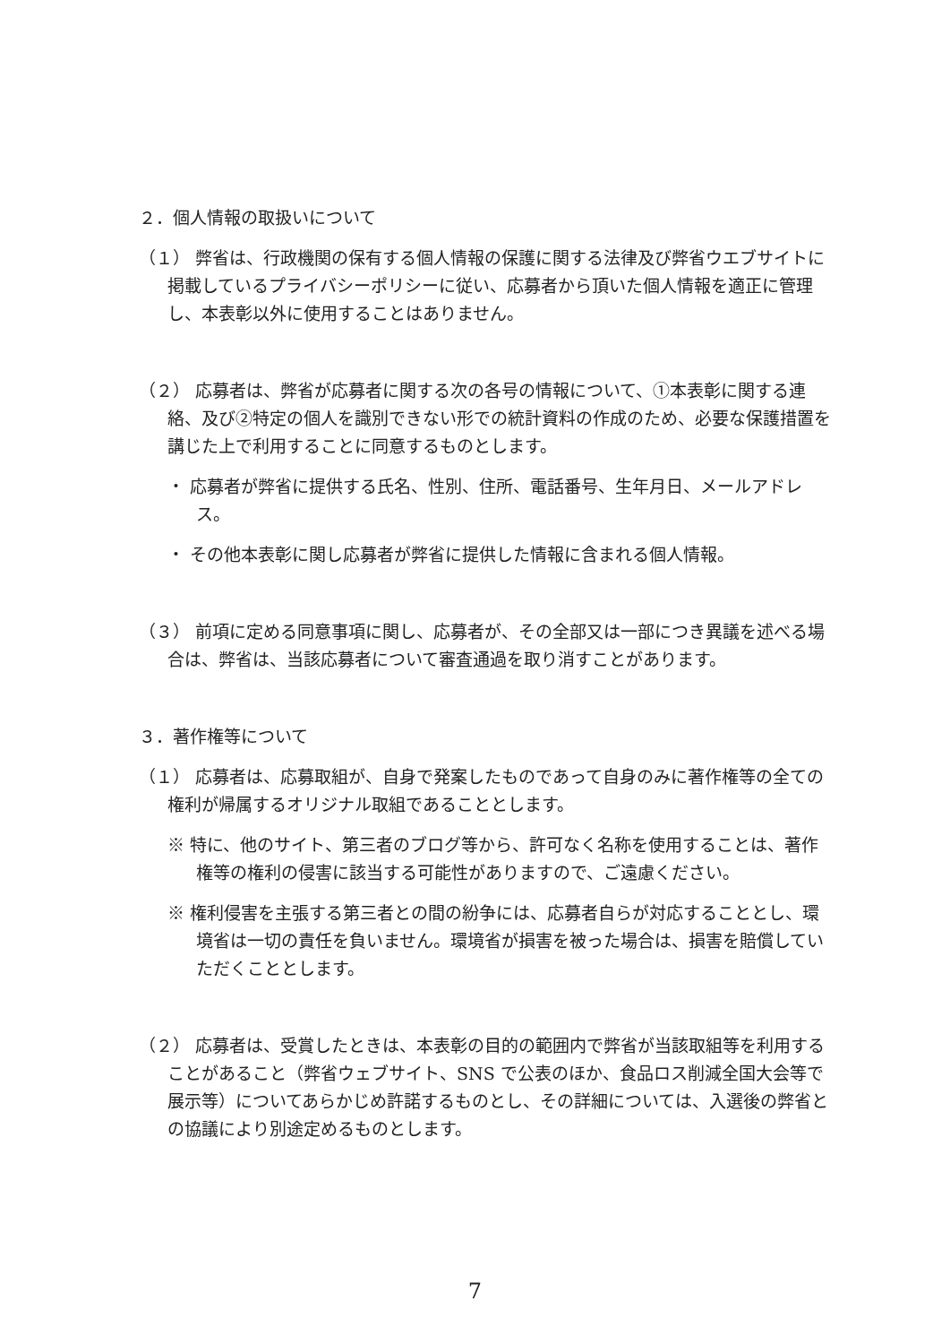２．個人情報の取扱いについて
（１） 弊省は、行政機関の保有する個人情報の保護に関する法律及び弊省ウエブサイトに掲載しているプライバシーポリシーに従い、応募者から頂いた個人情報を適正に管理し、本表彰以外に使用することはありません。
（２） 応募者は、弊省が応募者に関する次の各号の情報について、①本表彰に関する連絡、及び②特定の個人を識別できない形での統計資料の作成のため、必要な保護措置を講じた上で利用することに同意するものとします。
・ 応募者が弊省に提供する氏名、性別、住所、電話番号、生年月日、メールアドレス。
・ その他本表彰に関し応募者が弊省に提供した情報に含まれる個人情報。
（３） 前項に定める同意事項に関し、応募者が、その全部又は一部につき異議を述べる場合は、弊省は、当該応募者について審査通過を取り消すことがあります。
３．著作権等について
（１） 応募者は、応募取組が、自身で発案したものであって自身のみに著作権等の全ての権利が帰属するオリジナル取組であることとします。
※ 特に、他のサイト、第三者のブログ等から、許可なく名称を使用することは、著作権等の権利の侵害に該当する可能性がありますので、ご遠慮ください。
※ 権利侵害を主張する第三者との間の紛争には、応募者自らが対応することとし、環境省は一切の責任を負いません。環境省が損害を被った場合は、損害を賠償していただくこととします。
（２） 応募者は、受賞したときは、本表彰の目的の範囲内で弊省が当該取組等を利用することがあること（弊省ウェブサイト、SNS で公表のほか、食品ロス削減全国大会等で展示等）についてあらかじめ許諾するものとし、その詳細については、入選後の弊省との協議により別途定めるものとします。
7